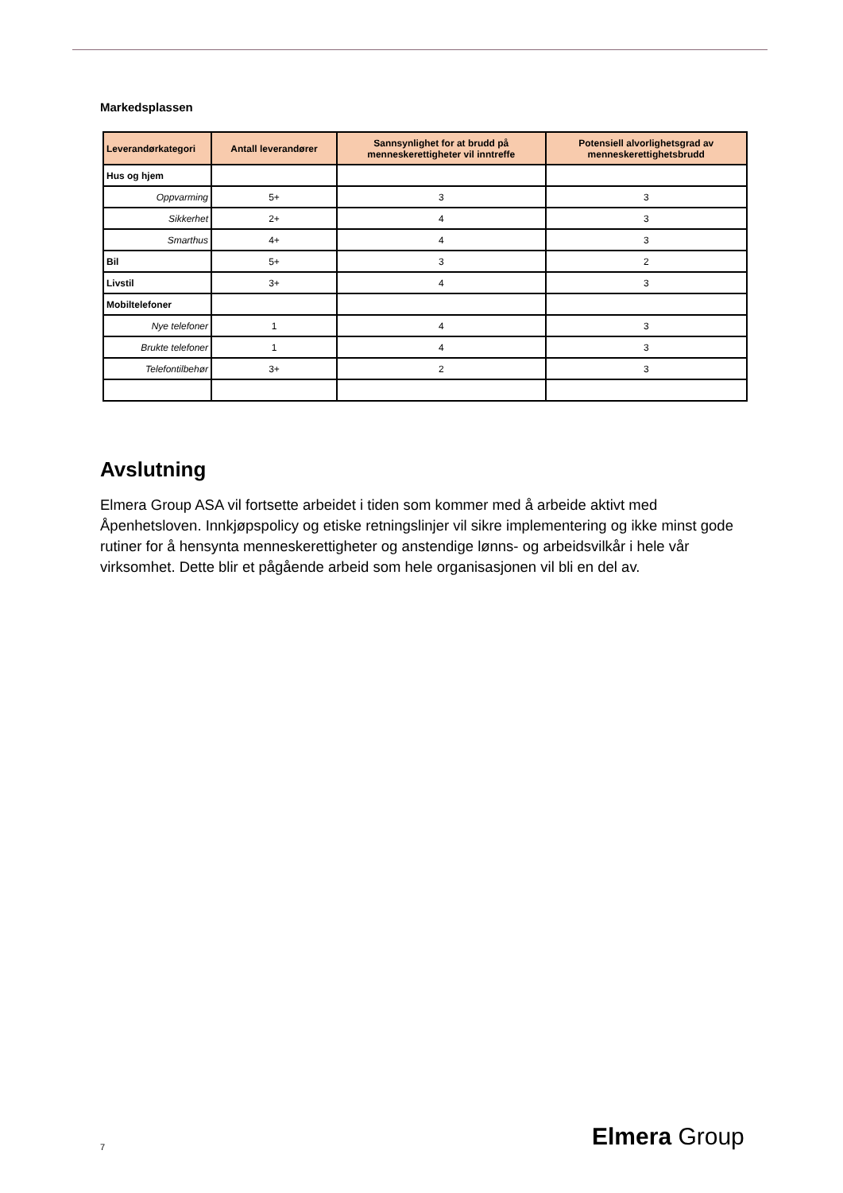Markedsplassen
| Leverandørkategori | Antall leverandører | Sannsynlighet for at brudd på menneskerettigheter vil inntreffe | Potensiell alvorlighetsgrad av menneskerettighetsbrudd |
| --- | --- | --- | --- |
| Hus og hjem | | | |
| Oppvarming | 5+ | 3 | 3 |
| Sikkerhet | 2+ | 4 | 3 |
| Smarthus | 4+ | 4 | 3 |
| Bil | 5+ | 3 | 2 |
| Livstil | 3+ | 4 | 3 |
| Mobiltelefoner | | | |
| Nye telefoner | 1 | 4 | 3 |
| Brukte telefoner | 1 | 4 | 3 |
| Telefontilbehør | 3+ | 2 | 3 |
Avslutning
Elmera Group ASA vil fortsette arbeidet i tiden som kommer med å arbeide aktivt med Åpenhetsloven. Innkjøpspolicy og etiske retningslinjer vil sikre implementering og ikke minst gode rutiner for å hensynta menneskerettigheter og anstendige lønns- og arbeidsvilkår i hele vår virksomhet. Dette blir et pågående arbeid som hele organisasjonen vil bli en del av.
7 Elmera Group